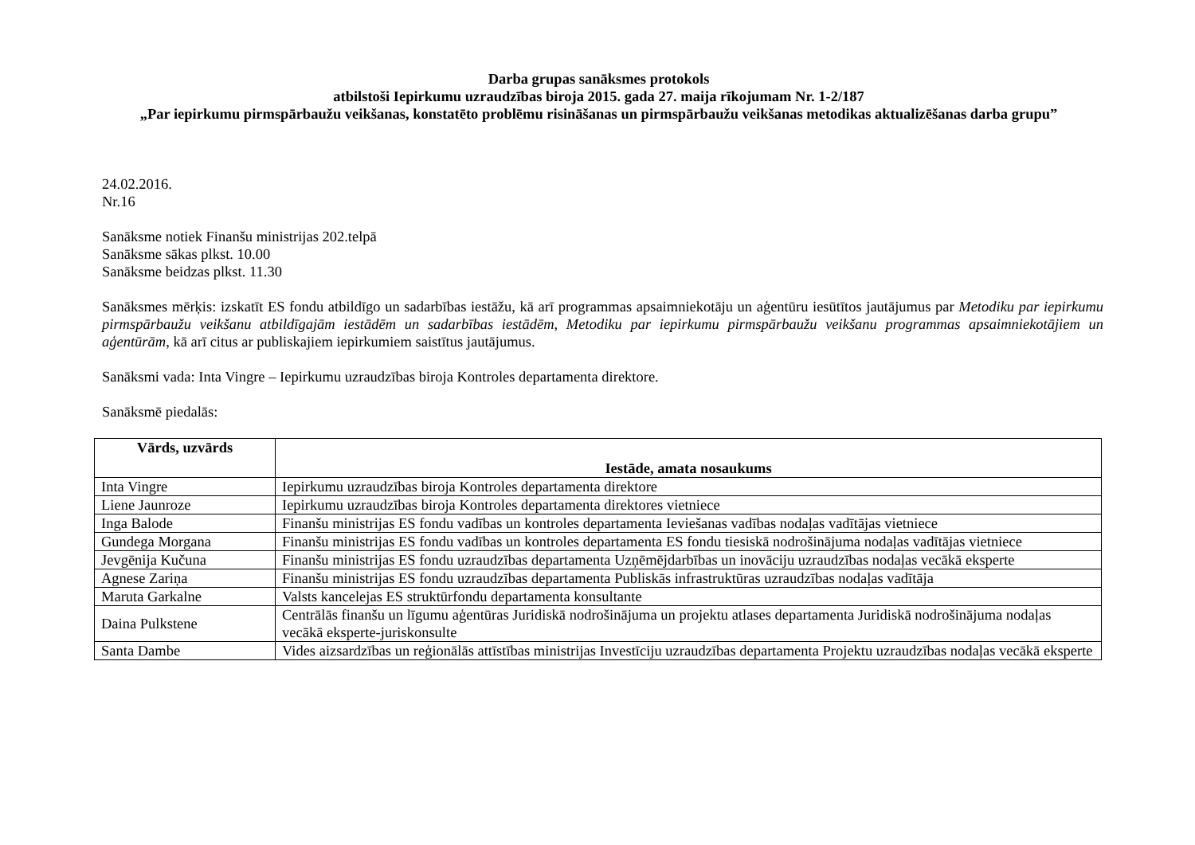Darba grupas sanāksmes protokols
atbilstoši Iepirkumu uzraudzības biroja 2015. gada 27. maija rīkojumam Nr. 1-2/187
„Par iepirkumu pirmspārbaužu veikšanas, konstatēto problēmu risināšanas un pirmspārbaužu veikšanas metodikas aktualizēšanas darba grupu”
24.02.2016.
Nr.16
Sanāksme notiek Finanšu ministrijas 202.telpā
Sanāksme sākas plkst. 10.00
Sanāksme beidzas plkst. 11.30
Sanāksmes mērķis: izskatīt ES fondu atbildīgo un sadarbības iestāžu, kā arī programmas apsaimniekotāju un aģentūru iesūtītos jautājumus par Metodiku par iepirkumu pirmspārbaužu veikšanu atbildīgajām iestādēm un sadarbības iestādēm, Metodiku par iepirkumu pirmspārbaužu veikšanu programmas apsaimniekotājiem un aģentūrām, kā arī citus ar publiskajiem iepirkumiem saistītus jautājumus.
Sanāksmi vada: Inta Vingre – Iepirkumu uzraudzības biroja Kontroles departamenta direktore.
Sanāksmē piedalās:
| Vārds, uzvārds | Iestāde, amata nosaukums |
| --- | --- |
| Inta Vingre | Iepirkumu uzraudzības biroja Kontroles departamenta direktore |
| Liene Jaunroze | Iepirkumu uzraudzības biroja Kontroles departamenta direktores vietniece |
| Inga Balode | Finanšu ministrijas ES fondu vadības un kontroles departamenta Ieviešanas vadības nodaļas vadītājas vietniece |
| Gundega Morgana | Finanšu ministrijas ES fondu vadības un kontroles departamenta ES fondu tiesiskā nodrošinājuma nodaļas vadītājas vietniece |
| Jevgēnija Kučuna | Finanšu ministrijas ES fondu uzraudzības departamenta Uzņēmējdarbības un inovāciju uzraudzības nodaļas vecākā eksperte |
| Agnese Zariņa | Finanšu ministrijas ES fondu uzraudzības departamenta Publiskās infrastruktūras uzraudzības nodaļas vadītāja |
| Maruta Garkalne | Valsts kancelejas ES struktūrfondu departamenta konsultante |
| Daina Pulkstene | Centrālās finanšu un līgumu aģentūras Juridiskā nodrošinājuma un projektu atlases departamenta Juridiskā nodrošinājuma nodaļas vecākā eksperte-juriskonsulte |
| Santa Dambe | Vides aizsardzības un reģionālās attīstības ministrijas Investīciju uzraudzības departamenta Projektu uzraudzības nodaļas vecākā eksperte |